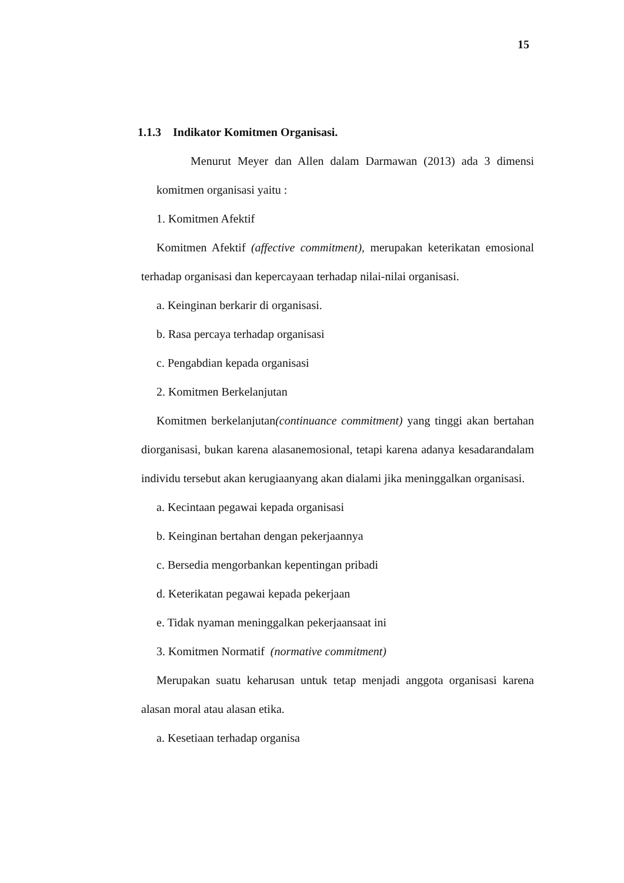15
1.1.3 Indikator Komitmen Organisasi.
Menurut Meyer dan Allen dalam Darmawan (2013) ada 3 dimensi komitmen organisasi yaitu :
1. Komitmen Afektif
Komitmen Afektif (affective commitment), merupakan keterikatan emosional terhadap organisasi dan kepercayaan terhadap nilai-nilai organisasi.
a. Keinginan berkarir di organisasi.
b. Rasa percaya terhadap organisasi
c. Pengabdian kepada organisasi
2. Komitmen Berkelanjutan
Komitmen berkelanjutan(continuance commitment) yang tinggi akan bertahan diorganisasi, bukan karena alasanemosional, tetapi karena adanya kesadarandalam individu tersebut akan kerugiaanyang akan dialami jika meninggalkan organisasi.
a. Kecintaan pegawai kepada organisasi
b. Keinginan bertahan dengan pekerjaannya
c. Bersedia mengorbankan kepentingan pribadi
d. Keterikatan pegawai kepada pekerjaan
e. Tidak nyaman meninggalkan pekerjaansaat ini
3. Komitmen Normatif (normative commitment)
Merupakan suatu keharusan untuk tetap menjadi anggota organisasi karena alasan moral atau alasan etika.
a. Kesetiaan terhadap organisa